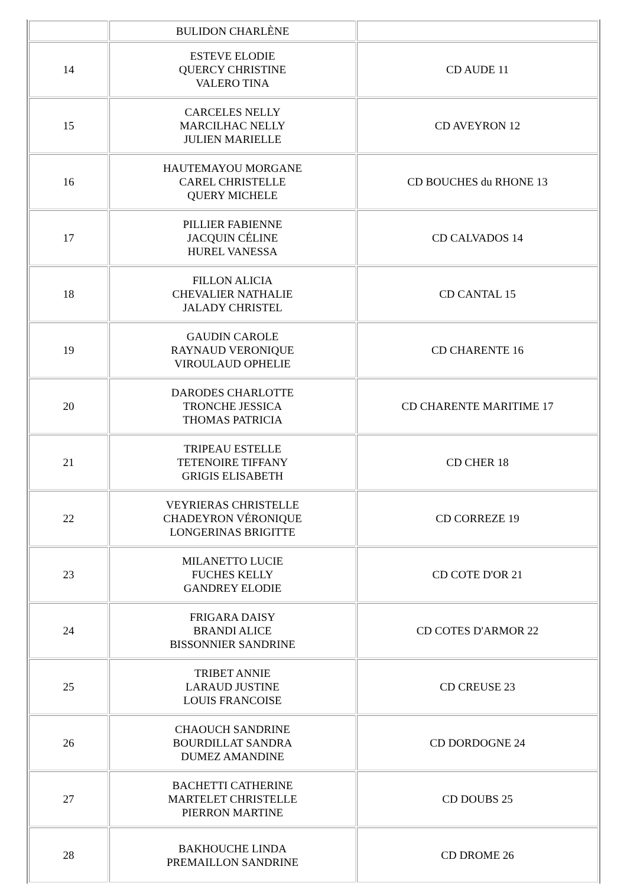| | BULIDON CHARLÈNE | |
| 14 | ESTEVE ELODIE QUERCY CHRISTINE VALERO TINA | CD AUDE 11 |
| 15 | CARCELES NELLY MARCILHAC NELLY JULIEN MARIELLE | CD AVEYRON 12 |
| 16 | HAUTEMAYOU MORGANE CAREL CHRISTELLE QUERY MICHELE | CD BOUCHES du RHONE 13 |
| 17 | PILLIER FABIENNE JACQUIN CÉLINE HUREL VANESSA | CD CALVADOS 14 |
| 18 | FILLON ALICIA CHEVALIER NATHALIE JALADY CHRISTEL | CD CANTAL 15 |
| 19 | GAUDIN CAROLE RAYNAUD VERONIQUE VIROULAUD OPHELIE | CD CHARENTE 16 |
| 20 | DARODES CHARLOTTE TRONCHE JESSICA THOMAS PATRICIA | CD CHARENTE MARITIME 17 |
| 21 | TRIPEAU ESTELLE TETENOIRE TIFFANY GRIGIS ELISABETH | CD CHER 18 |
| 22 | VEYRIERAS CHRISTELLE CHADEYRON VÉRONIQUE LONGERINAS BRIGITTE | CD CORREZE 19 |
| 23 | MILANETTO LUCIE FUCHES KELLY GANDREY ELODIE | CD COTE D'OR 21 |
| 24 | FRIGARA DAISY BRANDI ALICE BISSONNIER SANDRINE | CD COTES D'ARMOR 22 |
| 25 | TRIBET ANNIE LARAUD JUSTINE LOUIS FRANCOISE | CD CREUSE 23 |
| 26 | CHAOUCH SANDRINE BOURDILLAT SANDRA DUMEZ AMANDINE | CD DORDOGNE 24 |
| 27 | BACHETTI CATHERINE MARTELET CHRISTELLE PIERRON MARTINE | CD DOUBS 25 |
| 28 | BAKHOUCHE LINDA PREMAILLON SANDRINE | CD DROME 26 |